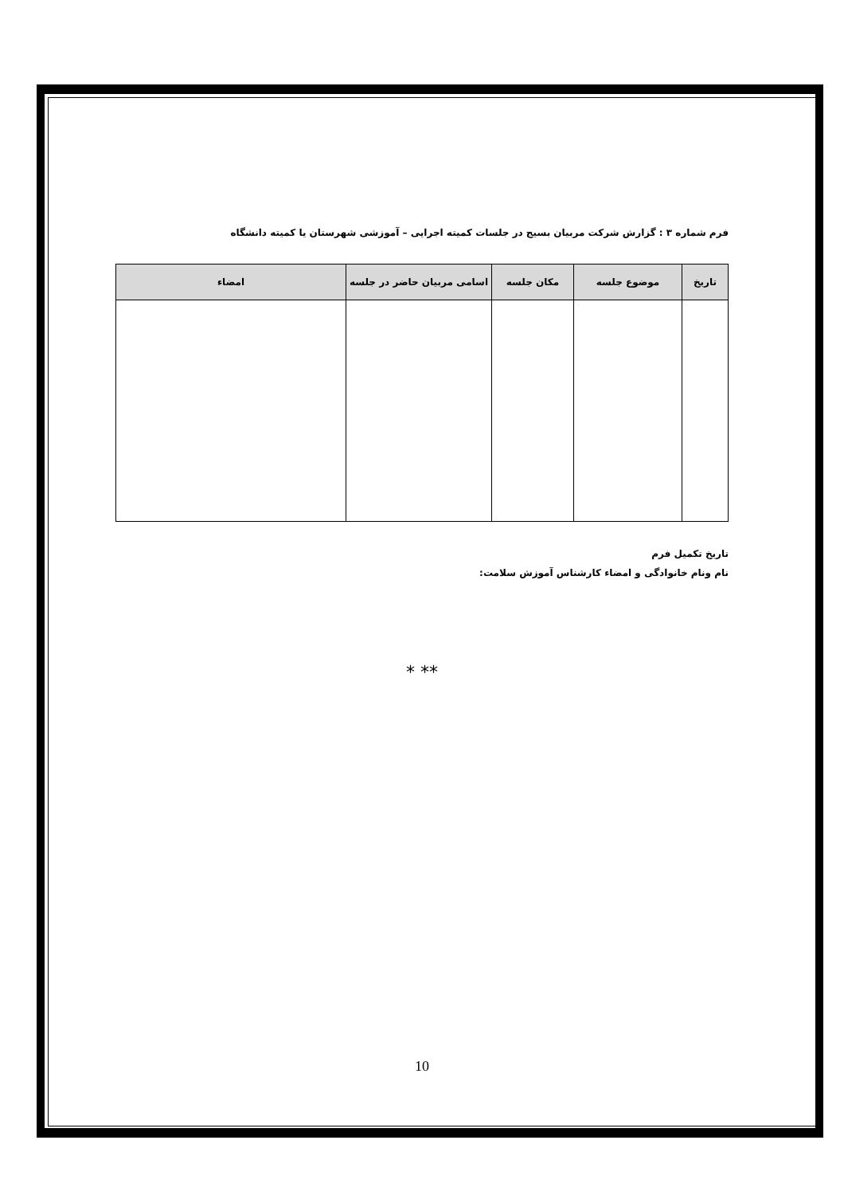فرم شماره ۳ : گزارش شرکت مربیان بسیج در جلسات کمیته اجرایی – آموزشی شهرستان یا کمیته دانشگاه
| تاریخ | موضوع جلسه | مکان جلسه | اسامی مربیان حاضر در جلسه | امضاء |
| --- | --- | --- | --- | --- |
تاریخ تکمیل فرم
نام ونام خانوادگی و امضاء کارشناس آموزش سلامت:
* **
10